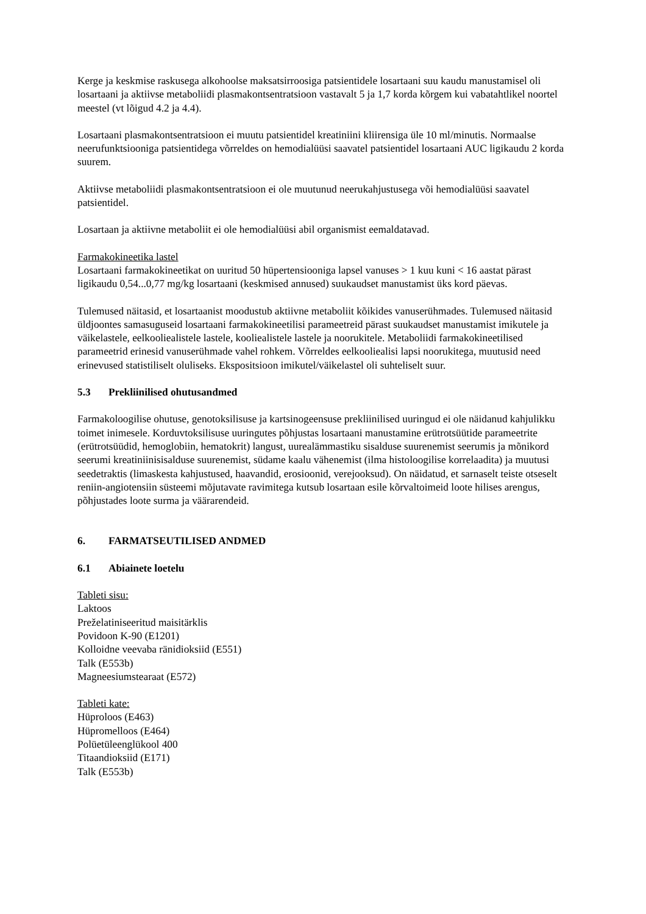Kerge ja keskmise raskusega alkohoolse maksatsirroosiga patsientidele losartaani suu kaudu manustamisel oli losartaani ja aktiivse metaboliidi plasmakontsentratsioon vastavalt 5 ja 1,7 korda kõrgem kui vabatahtlikel noortel meestel (vt lõigud 4.2 ja 4.4).
Losartaani plasmakontsentratsioon ei muutu patsientidel kreatiniini kliirensiga üle 10 ml/minutis. Normaalse neerufunktsiooniga patsientidega võrreldes on hemodialüüsi saavatel patsientidel losartaani AUC ligikaudu 2 korda suurem.
Aktiivse metaboliidi plasmakontsentratsioon ei ole muutunud neerukahjustusega või hemodialüüsi saavatel patsientidel.
Losartaan ja aktiivne metaboliit ei ole hemodialüüsi abil organismist eemaldatavad.
Farmakokineetika lastel
Losartaani farmakokineetikat on uuritud 50 hüpertensiooniga lapsel vanuses > 1 kuu kuni < 16 aastat pärast ligikaudu 0,54...0,77 mg/kg losartaani (keskmised annused) suukaudset manustamist üks kord päevas.
Tulemused näitasid, et losartaanist moodustub aktiivne metaboliit kõikides vanuserühmades. Tulemused näitasid üldjoontes samasuguseid losartaani farmakokineetilisi parameetreid pärast suukaudset manustamist imikutele ja väikelastele, eelkooliealistele lastele, kooliealistele lastele ja noorukitele. Metaboliidi farmakokineetilised parameetrid erinesid vanuserühmade vahel rohkem. Võrreldes eelkooliealisi lapsi noorukitega, muutusid need erinevused statistiliselt oluliseks. Ekspositsioon imikutel/väikelastel oli suhteliselt suur.
5.3 Prekliinilised ohutusandmed
Farmakoloogilise ohutuse, genotoksilisuse ja kartsinogeensuse prekliinilised uuringud ei ole näidanud kahjulikku toimet inimesele. Korduvtoksilisuse uuringutes põhjustas losartaani manustamine erütrotsüütide parameetrite (erütrotsüüdid, hemoglobiin, hematokrit) langust, uurealämmastiku sisalduse suurenemist seerumis ja mõnikord seerumi kreatiniinisisalduse suurenemist, südame kaalu vähenemist (ilma histoloogilise korrelaadita) ja muutusi seedetraktis (limaskesta kahjustused, haavandid, erosioonid, verejooksud). On näidatud, et sarnaselt teiste otseselt reniin-angiotensiin süsteemi mõjutavate ravimitega kutsub losartaan esile kõrvaltoimeid loote hilises arengus, põhjustades loote surma ja väärarendeid.
6. FARMATSEUTILISED ANDMED
6.1 Abiainete loetelu
Tableti sisu:
Laktoos
Preželatiniseeritud maisitärklis
Povidoon K-90 (E1201)
Kolloidne veevaba ränidioksiid (E551)
Talk (E553b)
Magneesiumstearaat (E572)
Tableti kate:
Hüproloos (E463)
Hüpromelloos (E464)
Polüetüleenglükool 400
Titaandioksiid (E171)
Talk (E553b)